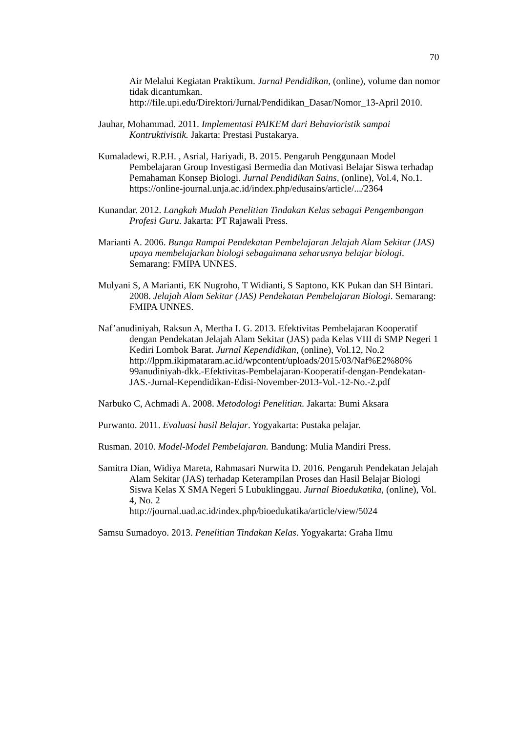70
Air Melalui Kegiatan Praktikum. Jurnal Pendidikan, (online), volume dan nomor tidak dicantumkan.
http://file.upi.edu/Direktori/Jurnal/Pendidikan_Dasar/Nomor_13-April 2010.
Jauhar, Mohammad. 2011. Implementasi PAIKEM dari Behavioristik sampai Kontruktivistik. Jakarta: Prestasi Pustakarya.
Kumaladewi, R.P.H. , Asrial, Hariyadi, B. 2015. Pengaruh Penggunaan Model Pembelajaran Group Investigasi Bermedia dan Motivasi Belajar Siswa terhadap Pemahaman Konsep Biologi. Jurnal Pendidikan Sains, (online), Vol.4, No.1.
https://online-journal.unja.ac.id/index.php/edusains/article/.../2364
Kunandar. 2012. Langkah Mudah Penelitian Tindakan Kelas sebagai Pengembangan Profesi Guru. Jakarta: PT Rajawali Press.
Marianti A. 2006. Bunga Rampai Pendekatan Pembelajaran Jelajah Alam Sekitar (JAS) upaya membelajarkan biologi sebagaimana seharusnya belajar biologi. Semarang: FMIPA UNNES.
Mulyani S, A Marianti, EK Nugroho, T Widianti, S Saptono, KK Pukan dan SH Bintari. 2008. Jelajah Alam Sekitar (JAS) Pendekatan Pembelajaran Biologi. Semarang: FMIPA UNNES.
Naf’anudiniyah, Raksun A, Mertha I. G. 2013. Efektivitas Pembelajaran Kooperatif dengan Pendekatan Jelajah Alam Sekitar (JAS) pada Kelas VIII di SMP Negeri 1 Kediri Lombok Barat. Jurnal Kependidikan, (online), Vol.12, No.2
http://lppm.ikipmataram.ac.id/wpcontent/uploads/2015/03/Naf%E2%80% 99anudiniyah-dkk.-Efektivitas-Pembelajaran-Kooperatif-dengan-Pendekatan-JAS.-Jurnal-Kependidikan-Edisi-November-2013-Vol.-12-No.-2.pdf
Narbuko C, Achmadi A. 2008. Metodologi Penelitian. Jakarta: Bumi Aksara
Purwanto. 2011. Evaluasi hasil Belajar. Yogyakarta: Pustaka pelajar.
Rusman. 2010. Model-Model Pembelajaran. Bandung: Mulia Mandiri Press.
Samitra Dian, Widiya Mareta, Rahmasari Nurwita D. 2016. Pengaruh Pendekatan Jelajah Alam Sekitar (JAS) terhadap Keterampilan Proses dan Hasil Belajar Biologi Siswa Kelas X SMA Negeri 5 Lubuklinggau. Jurnal Bioedukatika, (online), Vol. 4, No. 2
http://journal.uad.ac.id/index.php/bioedukatika/article/view/5024
Samsu Sumadoyo. 2013. Penelitian Tindakan Kelas. Yogyakarta: Graha Ilmu